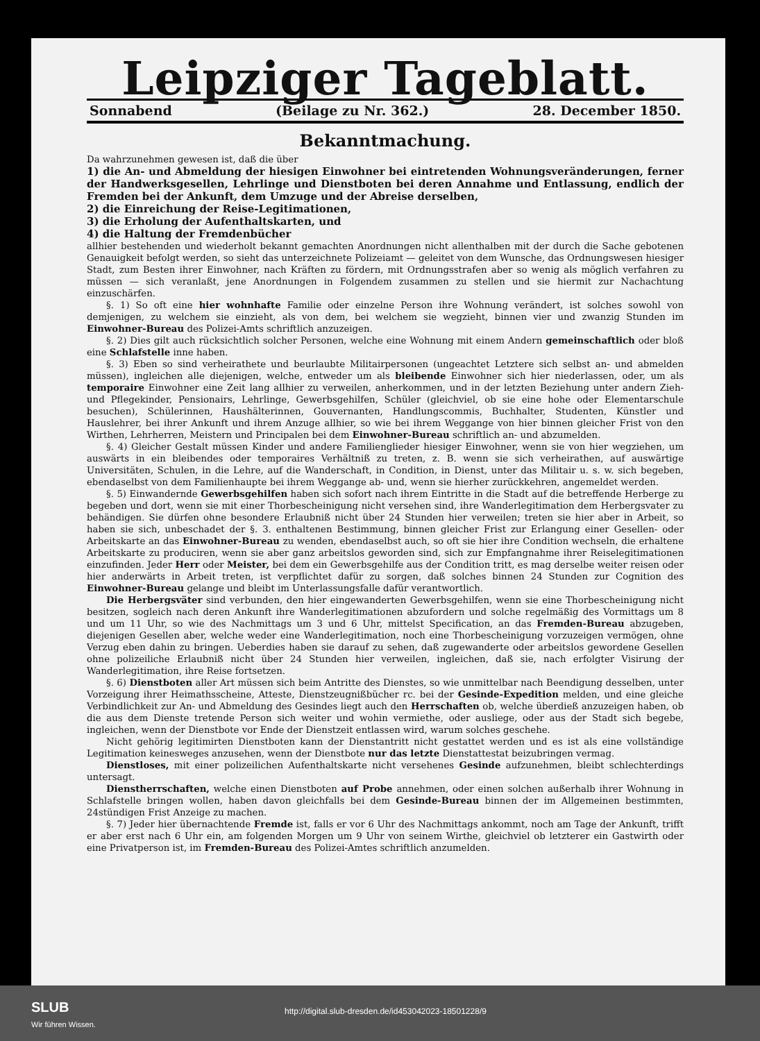Leipziger Tageblatt.
Sonnabend (Beilage zu Nr. 362.) 28. December 1850.
Bekanntmachung.
Da wahrzunehmen gewesen ist, daß die über
1) die An- und Abmeldung der hiesigen Einwohner bei eintretenden Wohnungsveränderungen, ferner der Handwerksgesellen, Lehrlinge und Dienstboten bei deren Annahme und Entlassung, endlich der Fremden bei der Ankunft, dem Umzuge und der Abreise derselben,
2) die Einreichung der Reise-Legitimationen,
3) die Erholung der Aufenthaltskarten, und
4) die Haltung der Fremdenbücher
allhier bestehenden und wiederholt bekannt gemachten Anordnungen nicht allenthalben mit der durch die Sache gebotenen Genauigkeit befolgt werden, so sieht das unterzeichnete Polizeiamt — geleitet von dem Wunsche, das Ordnungswesen hiesiger Stadt, zum Besten ihrer Einwohner, nach Kräften zu fördern, mit Ordnungsstrafen aber so wenig als möglich verfahren zu müssen — sich veranlaßt, jene Anordnungen in Folgendem zusammen zu stellen und sie hiermit zur Nachachtung einzuschärfen.
§. 1) So oft eine hier wohnhafte Familie oder einzelne Person ihre Wohnung verändert, ist solches sowohl von demjenigen, zu welchem sie einzieht, als von dem, bei welchem sie wegzieht, binnen vier und zwanzig Stunden im Einwohner-Bureau des Polizei-Amts schriftlich anzuzeigen.
§. 2) Dies gilt auch rücksichtlich solcher Personen, welche eine Wohnung mit einem Andern gemeinschaftlich oder bloß eine Schlafstelle inne haben.
§. 3) Eben so sind verheirathete und beurlaubte Militairpersonen (ungeachtet Letztere sich selbst an- und abmelden müssen), ingleichen alle diejenigen, welche, entweder um als bleibende Einwohner sich hier niederlassen, oder, um als temporaire Einwohner eine Zeit lang allhier zu verweilen, anherkommen, und in der letzten Beziehung unter andern Zieh- und Pflegekinder, Pensionairs, Lehrlinge, Gewerbsgehilfen, Schüler (gleichviel, ob sie eine hohe oder Elementarschule besuchen), Schülerinnen, Haushälterinnen, Gouvernanten, Handlungscommis, Buchhalter, Studenten, Künstler und Hauslehrer, bei ihrer Ankunft und ihrem Anzuge allhier, so wie bei ihrem Weggange von hier binnen gleicher Frist von den Wirthen, Lehrherren, Meistern und Principalen bei dem Einwohner-Bureau schriftlich an- und abzumelden.
§. 4) Gleicher Gestalt müssen Kinder und andere Familienglieder hiesiger Einwohner, wenn sie von hier wegziehen, um auswärts in ein bleibendes oder temporaires Verhältniß zu treten, z. B. wenn sie sich verheirathen, auf auswärtige Universitäten, Schulen, in die Lehre, auf die Wanderschaft, in Condition, in Dienst, unter das Militair u. s. w. sich begeben, ebendaselbst von dem Familienhaupte bei ihrem Weggange ab- und, wenn sie hierher zurückkehren, angemeldet werden.
§. 5) Einwandernde Gewerbsgehilfen haben sich sofort nach ihrem Eintritte in die Stadt auf die betreffende Herberge zu begeben und dort, wenn sie mit einer Thorbescheinigung nicht versehen sind, ihre Wanderlegitimation dem Herbergsvater zu behändigen. Sie dürfen ohne besondere Erlaubniß nicht über 24 Stunden hier verweilen; treten sie hier aber in Arbeit, so haben sie sich, unbeschadet der §. 3. enthaltenen Bestimmung, binnen gleicher Frist zur Erlangung einer Gesellen- oder Arbeitskarte an das Einwohner-Bureau zu wenden, ebendaselbst auch, so oft sie hier ihre Condition wechseln, die erhaltene Arbeitskarte zu produciren, wenn sie aber ganz arbeitslos geworden sind, sich zur Empfangnahme ihrer Reiselegitimationen einzufinden. Jeder Herr oder Meister, bei dem ein Gewerbsgehilfe aus der Condition tritt, es mag derselbe weiter reisen oder hier anderwärts in Arbeit treten, ist verpflichtet dafür zu sorgen, daß solches binnen 24 Stunden zur Cognition des Einwohner-Bureau gelange und bleibt im Unterlassungsfalle dafür verantwortlich.
Die Herbergsväter sind verbunden, den hier eingewanderten Gewerbsgehilfen, wenn sie eine Thorbescheinigung nicht besitzen, sogleich nach deren Ankunft ihre Wanderlegitimationen abzufordern und solche regelmäßig des Vormittags um 8 und um 11 Uhr, so wie des Nachmittags um 3 und 6 Uhr, mittelst Specification, an das Fremden-Bureau abzugeben, diejenigen Gesellen aber, welche weder eine Wanderlegitimation, noch eine Thorbescheinigung vorzuzeigen vermögen, ohne Verzug eben dahin zu bringen. Ueberdies haben sie darauf zu sehen, daß zugewanderte oder arbeitslos gewordene Gesellen ohne polizeiliche Erlaubniß nicht über 24 Stunden hier verweilen, ingleichen, daß sie, nach erfolgter Visirung der Wanderlegitimation, ihre Reise fortsetzen.
§. 6) Dienstboten aller Art müssen sich beim Antritte des Dienstes, so wie unmittelbar nach Beendigung desselben, unter Vorzeigung ihrer Heimathsscheine, Atteste, Dienstzeugnißbücher rc. bei der Gesinde-Expedition melden, und eine gleiche Verbindlichkeit zur An- und Abmeldung des Gesindes liegt auch den Herrschaften ob, welche überdieß anzuzeigen haben, ob die aus dem Dienste tretende Person sich weiter und wohin vermiethe, oder ausliege, oder aus der Stadt sich begebe, ingleichen, wenn der Dienstbote vor Ende der Dienstzeit entlassen wird, warum solches geschehe.
Nicht gehörig legitimirten Dienstboten kann der Dienstantritt nicht gestattet werden und es ist als eine vollständige Legitimation keinesweges anzusehen, wenn der Dienstbote nur das letzte Dienstattestat beizubringen vermag.
Dienstloses, mit einer polizeilichen Aufenthaltskarte nicht versehenes Gesinde aufzunehmen, bleibt schlechterdings untersagt.
Dienstherrschaften, welche einen Dienstboten auf Probe annehmen, oder einen solchen außerhalb ihrer Wohnung in Schlafstelle bringen wollen, haben davon gleichfalls bei dem Gesinde-Bureau binnen der im Allgemeinen bestimmten, 24stündigen Frist Anzeige zu machen.
§. 7) Jeder hier übernachtende Fremde ist, falls er vor 6 Uhr des Nachmittags ankommt, noch am Tage der Ankunft, trifft er aber erst nach 6 Uhr ein, am folgenden Morgen um 9 Uhr von seinem Wirthe, gleichviel ob letzterer ein Gastwirth oder eine Privatperson ist, im Fremden-Bureau des Polizei-Amtes schriftlich anzumelden.
SLUB
Wir führen Wissen.
http://digital.slub-dresden.de/id453042023-18501228/9